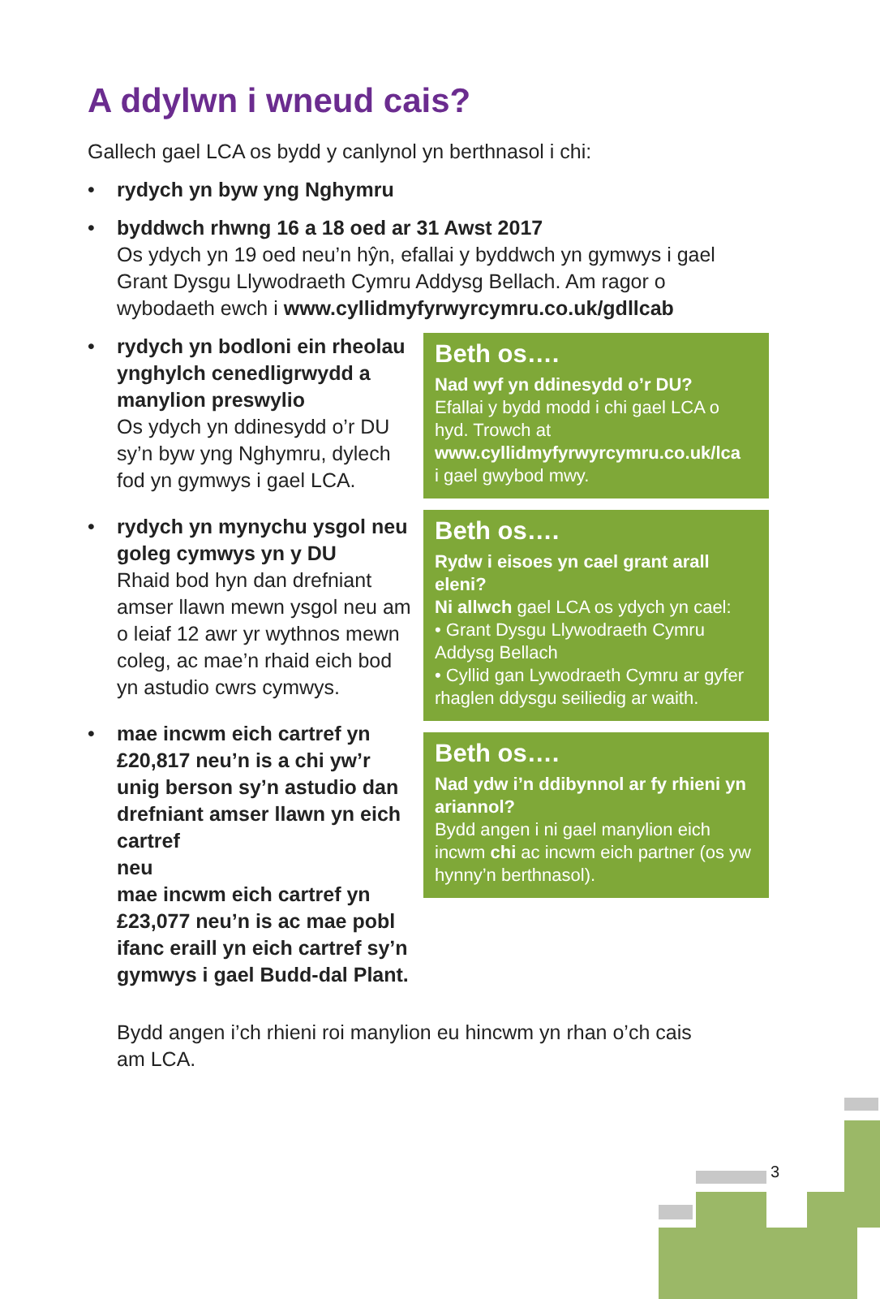A ddylwn i wneud cais?
Gallech gael LCA os bydd y canlynol yn berthnasol i chi:
• rydych yn byw yng Nghymru
• byddwch rhwng 16 a 18 oed ar 31 Awst 2017
Os ydych yn 19 oed neu’n hŷn, efallai y byddwch yn gymwys i gael Grant Dysgu Llywodraeth Cymru Addysg Bellach. Am ragor o wybodaeth ewch i www.cyllidmyfyrwyrcymru.co.uk/gdllcab
• rydych yn bodloni ein rheolau ynghylch cenedligrwydd a manylion preswylio
Os ydych yn ddinesydd o’r DU sy’n byw yng Nghymru, dylech fod yn gymwys i gael LCA.
• rydych yn mynychu ysgol neu goleg cymwys yn y DU
Rhaid bod hyn dan drefniant amser llawn mewn ysgol neu am o leiaf 12 awr yr wythnos mewn coleg, ac mae’n rhaid eich bod yn astudio cwrs cymwys.
• mae incwm eich cartref yn £20,817 neu’n is a chi yw’r unig berson sy’n astudio dan drefniant amser llawn yn eich cartref
neu
mae incwm eich cartref yn £23,077 neu’n is ac mae pobl ifanc eraill yn eich cartref sy’n gymwys i gael Budd-dal Plant.
Beth os….
Nad wyf yn ddinesydd o’r DU?
Efallai y bydd modd i chi gael LCA o hyd. Trowch at
www.cyllidmyfyrwyrcymru.co.uk/lca
i gael gwybod mwy.
Beth os….
Rydw i eisoes yn cael grant arall eleni?
Ni allwch gael LCA os ydych yn cael:
• Grant Dysgu Llywodraeth Cymru Addysg Bellach
• Cyllid gan Lywodraeth Cymru ar gyfer rhaglen ddysgu seiliedig ar waith.
Beth os….
Nad ydw i’n ddibynnol ar fy rhieni yn ariannol?
Bydd angen i ni gael manylion eich incwm chi ac incwm eich partner (os yw hynny’n berthnasol).
Bydd angen i’ch rhieni roi manylion eu hincwm yn rhan o’ch cais am LCA.
3